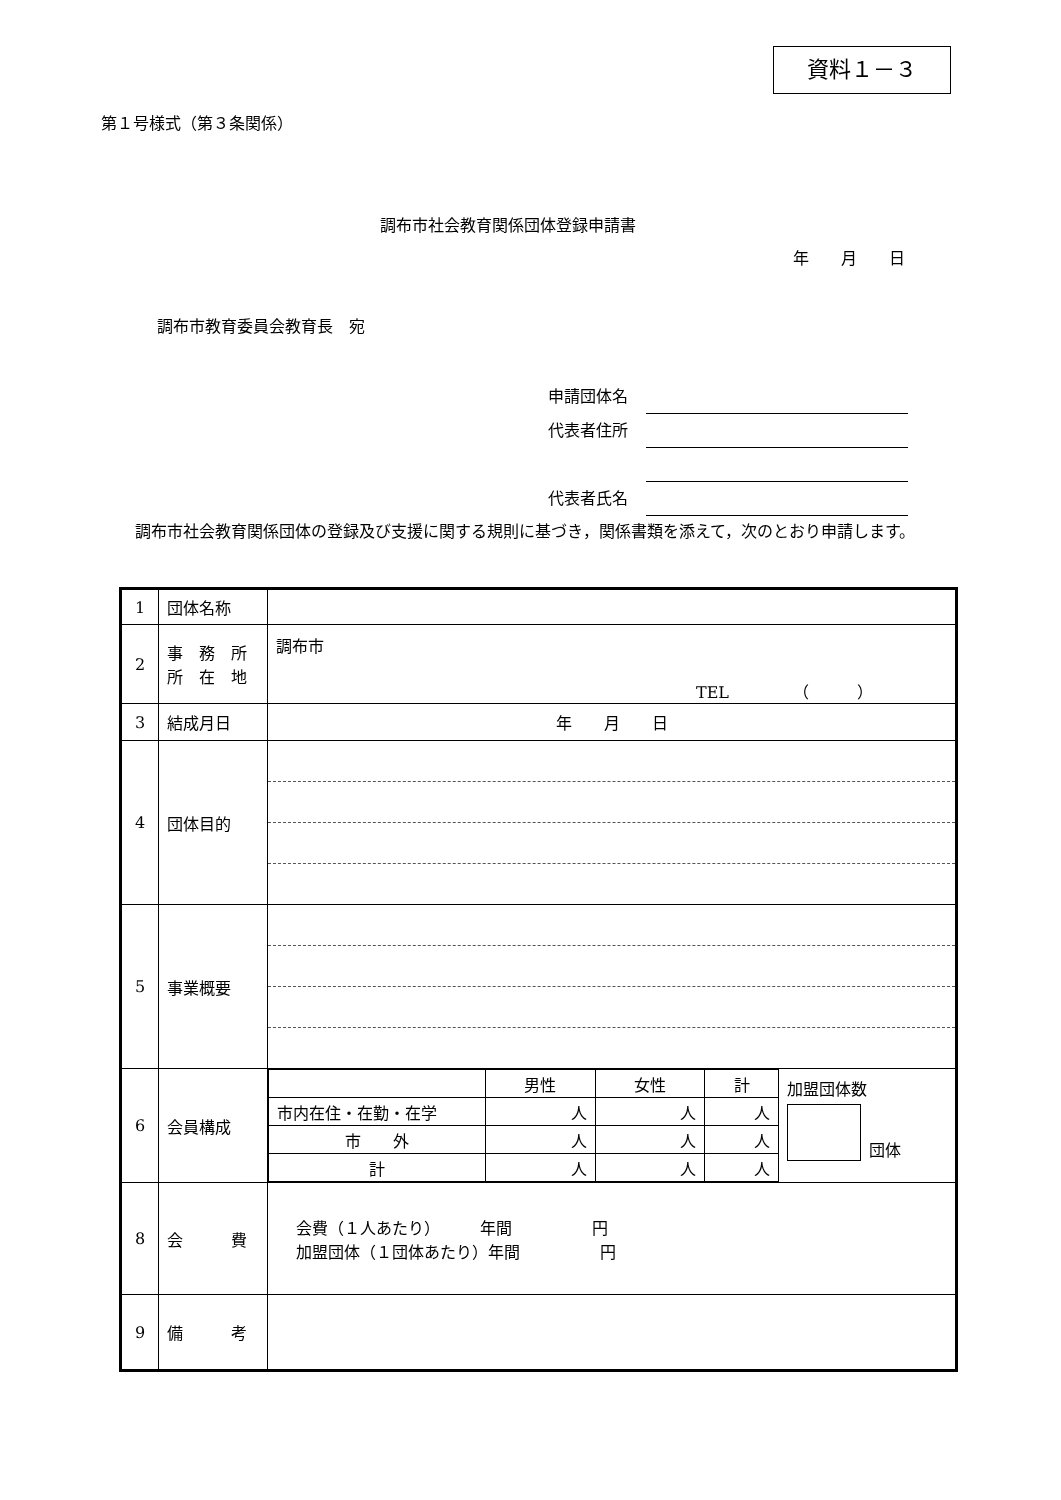資料１－３
第１号様式（第３条関係）
調布市社会教育関係団体登録申請書
年　　月　　日
調布市教育委員会教育長　宛
申請団体名
代表者住所
代表者住所
代表者氏名
　調布市社会教育関係団体の登録及び支援に関する規則に基づき，関係書類を添えて，次のとおり申請します。
| 1 | 団体名称 | |
| 2 | 事 務 所 所 在 地 | 調布市 TEL （ ） |
| 3 | 結成月日 | 年 月 日 |
| 4 | 団体目的 | |
| 5 | 事業概要 | |
| 6 | 会員構成 | / / 男性 / 女性 / 計 / 加盟団体数 団体 / / 市内在住・在勤・在学 / 人 / 人 / 人 / / / 市 外 / 人 / 人 / 人 / / / 計 / 人 / 人 / 人 / / |
| 8 | 会 費 | 会費（１人あたり） 年間 円 加盟団体（１団体あたり）年間 円 |
| 9 | 備 考 | |